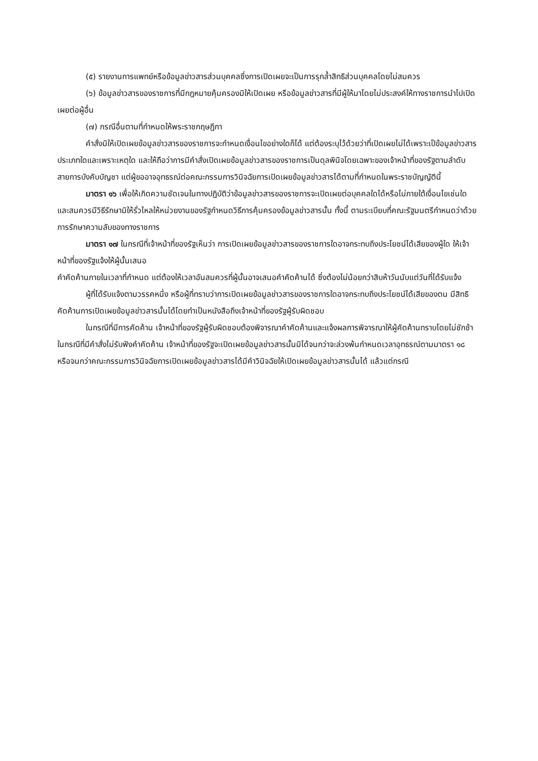(๕) รายงานการแพทย์หรือข้อมูลข่าวสารส่วนบุคคลซึ่งการเปิดเผยจะเป็นการรุกล้ำสิทธิส่วนบุคคลโดยไม่สมควร
(๖) ข้อมูลข่าวสารของราชการที่มีกฎหมายคุ้มครองมิให้เปิดเผย หรือข้อมูลข่าวสารที่มีผู้ให้มาโดยไม่ประสงค์ให้ทางราชการนำไปเปิดเผยต่อผู้อื่น
(๗) กรณีอื่นตามที่กำหนดให้พระราชกฤษฎีกา
คำสั่งมิให้เปิดเผยข้อมูลข่าวสารของราชการจะกำหนดเงื่อนไขอย่างใดก็ได้ แต่ต้องระบุไว้ด้วยว่าที่เปิดเผยไม่ได้เพราะเป็ข้อมูลข่าวสารประเภทใดและเพราะเหตุใด และให้ถือว่าการมีคำสั่งเปิดเผยข้อมูลข่าวสารของราชการเป็นดุลพินิจโดยเฉพาะของเจ้าหน้าที่ของรัฐตามลำดับสายการบังคับบัญชา แต่ผู้ขออาจอุทธรณ์ต่อคณะกรรมการวินิจฉัยการเปิดเผยข้อมูลข่าวสารได้ตามที่กำหนดในพระราชบัญญัตินี้
มาตรา ๑๖ เพื่อให้เกิดความชัดเจนในทางปฏิบัติว่าข้อมูลข่าวสารของราชการจะเปิดเผยต่อบุคคลใดได้หรือไม่ภายใต้เงื่อนไขเช่นใด และสมควรมีวิธีรักษามิให้รั่วไหลให้หน่วยงานของรัฐกำหนดวิธีการคุ้มครองข้อมูลข่าวสารนั้น ทั้งนี้ ตามระเบียบที่คณะรัฐมนตรีกำหนดว่าด้วยการรักษาความลับของทางราชการ
มาตรา ๑๗ ในกรณีที่เจ้าหน้าที่ของรัฐเห็นว่า การเปิดเผยข้อมูลข่าวสารของราชการใดอาจกระทบถึงประโยชน์ได้เสียของผู้ใด ให้เจ้าหน้าที่ของรัฐแจ้งให้ผู้นั้นเสนอ
คำคัดค้านภายในเวลาที่กำหนด แต่ต้องให้เวลาอันสมควรที่ผู้นั้นอาจเสนอคำคัดค้านได้ ซึ่งต้องไม่น้อยกว่าสิบห้าวันนับแต่วันที่ได้รับแจ้ง
ผู้ที่ได้รับแจ้งตามวรรคหนึ่ง หรือผู้ที่ทราบว่าการเปิดเผยข้อมูลข่าวสารของราชการใดอาจกระทบถึงประโยชน์ได้เสียของตน มีสิทธิคัดค้านการเปิดเผยข้อมูลข่าวสารนั้นได้โดยทำเป็นหนังสือถึงเจ้าหน้าที่ของรัฐผู้รับผิดชอบ
ในกรณีที่มีการคัดค้าน เจ้าหน้าที่ของรัฐผู้รับผิดชอบต้องพิจารณาคำคัดค้านและแจ้งผลการพิจารณาให้ผู้คัดค้านทราบโดยไม่ชักช้า ในกรณีที่มีคำสั่งไม่รับฟังคำคัดค้าน เจ้าหน้าที่ของรัฐจะเปิดเผยข้อมูลข่าวสารนั้นมิได้จนกว่าจะล่วงพ้นกำหนดเวลาอุทธรณ์ตามมาตรา ๑๘ หรือจนกว่าคณะกรรมการวินิจฉัยการเปิดเผยข้อมูลข่าวสารได้มีคำวินิจฉัยให้เปิดเผยข้อมูลข่าวสารนั้นได้ แล้วแต่กรณี